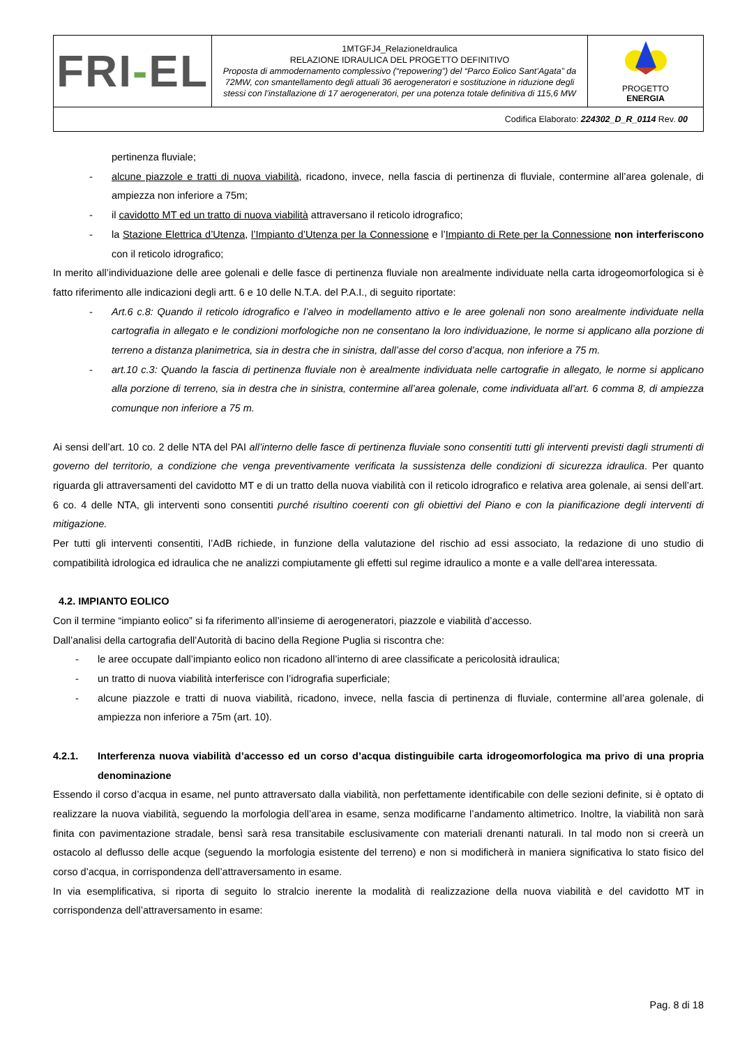| FRI - EL | 1MTGFJ4_RelazioneIdraulica RELAZIONE IDRAULICA DEL PROGETTO DEFINITIVO Proposta di ammodernamento complessivo (“repowering”) del “Parco Eolico Sant’Agata” da 72MW, con smantellamento degli attuali 36 aerogeneratori e sostituzione in riduzione degli stessi con l’installazione di 17 aerogeneratori, per una potenza totale definitiva di 115,6 MW | PROGETTO ENERGIA |
| Codifica Elaborato: 224302_D_R_0114 Rev. 00 | | |
pertinenza fluviale;
- alcune piazzole e tratti di nuova viabilità, ricadono, invece, nella fascia di pertinenza di fluviale, contermine all’area golenale, di ampiezza non inferiore a 75m;
- il cavidotto MT ed un tratto di nuova viabilità attraversano il reticolo idrografico;
- la Stazione Elettrica d’Utenza, l’Impianto d’Utenza per la Connessione e l’Impianto di Rete per la Connessione non interferiscono con il reticolo idrografico;
In merito all’individuazione delle aree golenali e delle fasce di pertinenza fluviale non arealmente individuate nella carta idrogeomorfologica si è fatto riferimento alle indicazioni degli artt. 6 e 10 delle N.T.A. del P.A.I., di seguito riportate:
- Art.6 c.8: Quando il reticolo idrografico e l’alveo in modellamento attivo e le aree golenali non sono arealmente individuate nella cartografia in allegato e le condizioni morfologiche non ne consentano la loro individuazione, le norme si applicano alla porzione di terreno a distanza planimetrica, sia in destra che in sinistra, dall’asse del corso d’acqua, non inferiore a 75 m.
- art.10 c.3: Quando la fascia di pertinenza fluviale non è arealmente individuata nelle cartografie in allegato, le norme si applicano alla porzione di terreno, sia in destra che in sinistra, contermine all’area golenale, come individuata all’art. 6 comma 8, di ampiezza comunque non inferiore a 75 m.
Ai sensi dell’art. 10 co. 2 delle NTA del PAI all’interno delle fasce di pertinenza fluviale sono consentiti tutti gli interventi previsti dagli strumenti di governo del territorio, a condizione che venga preventivamente verificata la sussistenza delle condizioni di sicurezza idraulica. Per quanto riguarda gli attraversamenti del cavidotto MT e di un tratto della nuova viabilità con il reticolo idrografico e relativa area golenale, ai sensi dell’art. 6 co. 4 delle NTA, gli interventi sono consentiti purché risultino coerenti con gli obiettivi del Piano e con la pianificazione degli interventi di mitigazione.
Per tutti gli interventi consentiti, l’AdB richiede, in funzione della valutazione del rischio ad essi associato, la redazione di uno studio di compatibilità idrologica ed idraulica che ne analizzi compiutamente gli effetti sul regime idraulico a monte e a valle dell'area interessata.
4.2. IMPIANTO EOLICO
Con il termine “impianto eolico” si fa riferimento all’insieme di aerogeneratori, piazzole e viabilità d’accesso.
Dall’analisi della cartografia dell’Autorità di bacino della Regione Puglia si riscontra che:
- le aree occupate dall’impianto eolico non ricadono all’interno di aree classificate a pericolosità idraulica;
- un tratto di nuova viabilità interferisce con l’idrografia superficiale;
- alcune piazzole e tratti di nuova viabilità, ricadono, invece, nella fascia di pertinenza di fluviale, contermine all’area golenale, di ampiezza non inferiore a 75m (art. 10).
4.2.1. Interferenza nuova viabilità d’accesso ed un corso d’acqua distinguibile carta idrogeomorfologica ma privo di una propria denominazione
Essendo il corso d’acqua in esame, nel punto attraversato dalla viabilità, non perfettamente identificabile con delle sezioni definite, si è optato di realizzare la nuova viabilità, seguendo la morfologia dell’area in esame, senza modificarne l’andamento altimetrico. Inoltre, la viabilità non sarà finita con pavimentazione stradale, bensì sarà resa transitabile esclusivamente con materiali drenanti naturali. In tal modo non si creerà un ostacolo al deflusso delle acque (seguendo la morfologia esistente del terreno) e non si modificherà in maniera significativa lo stato fisico del corso d’acqua, in corrispondenza dell’attraversamento in esame.
In via esemplificativa, si riporta di seguito lo stralcio inerente la modalità di realizzazione della nuova viabilità e del cavidotto MT in corrispondenza dell’attraversamento in esame:
Pag. 8 di 18